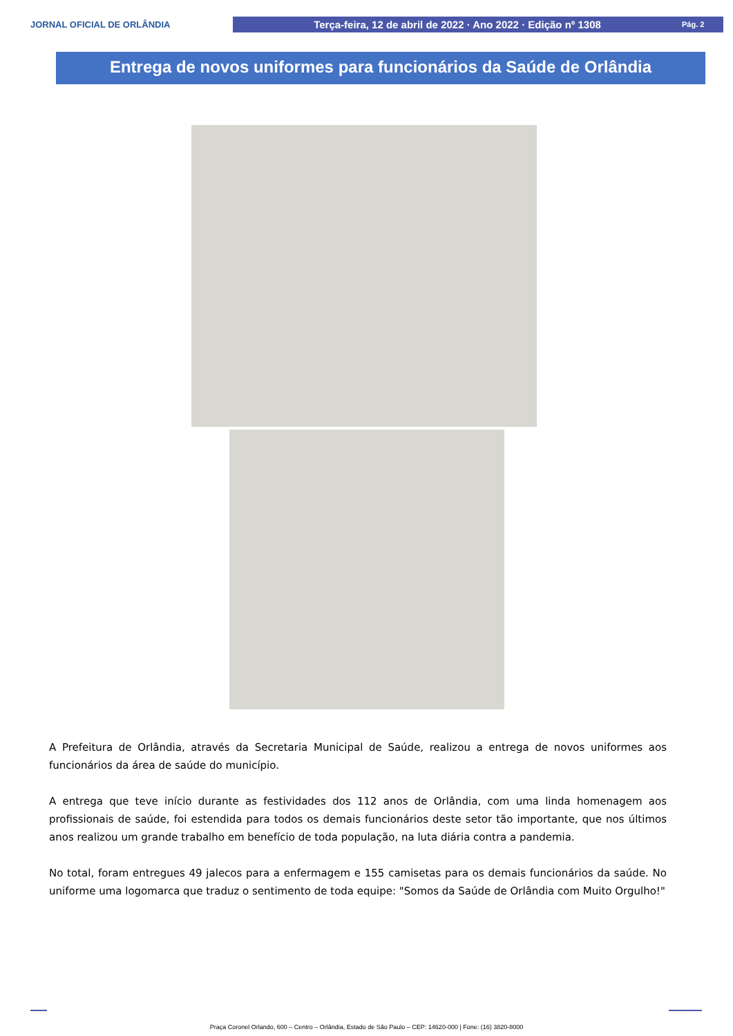JORNAL OFICIAL DE ORLÂNDIA
Terça-feira, 12 de abril de 2022 · Ano 2022 · Edição nº 1308 Pág. 2
Entrega de novos uniformes para funcionários da Saúde de Orlândia
A Prefeitura de Orlândia, através da Secretaria Municipal de Saúde, realizou a entrega de novos uniformes aos funcionários da área de saúde do município.
A entrega que teve início durante as festividades dos 112 anos de Orlândia, com uma linda homenagem aos profissionais de saúde, foi estendida para todos os demais funcionários deste setor tão importante, que nos últimos anos realizou um grande trabalho em benefício de toda população, na luta diária contra a pandemia.
No total, foram entregues 49 jalecos para a enfermagem e 155 camisetas para os demais funcionários da saúde. No uniforme uma logomarca que traduz o sentimento de toda equipe: "Somos da Saúde de Orlândia com Muito Orgulho!"
Praça Coronel Orlando, 600 – Centro – Orlândia, Estado de São Paulo – CEP: 14620-000 | Fone: (16) 3820-8000